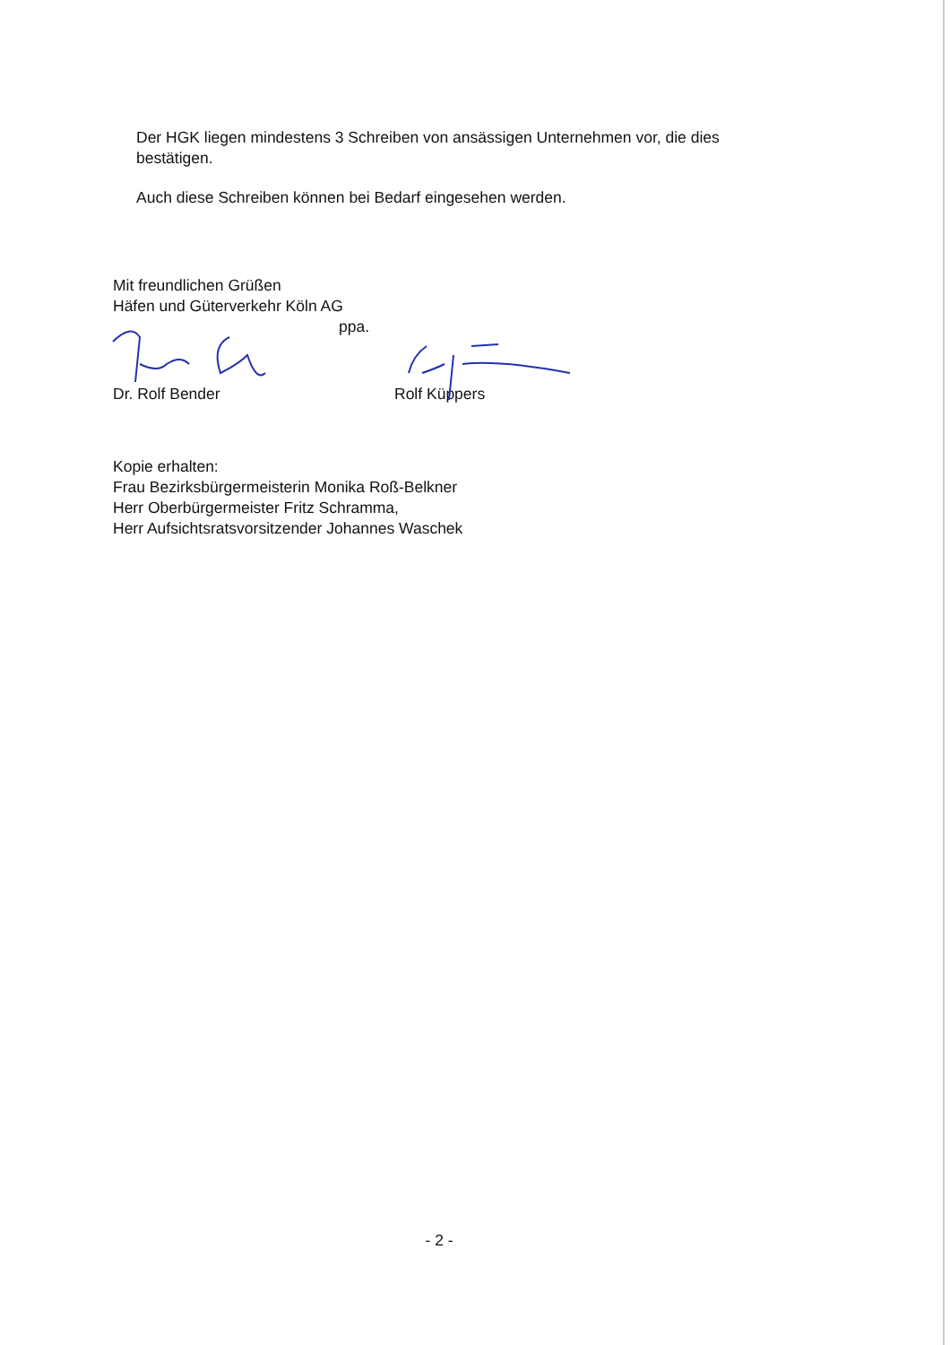Der HGK liegen mindestens 3 Schreiben von ansässigen Unternehmen vor, die dies bestätigen.
Auch diese Schreiben können bei Bedarf eingesehen werden.
Mit freundlichen Grüßen
Häfen und Güterverkehr Köln AG
ppa.
Dr. Rolf Bender Rolf Küppers
Kopie erhalten:
Frau Bezirksbürgermeisterin Monika Roß-Belkner
Herr Oberbürgermeister Fritz Schramma,
Herr Aufsichtsratsvorsitzender Johannes Waschek
- 2 -